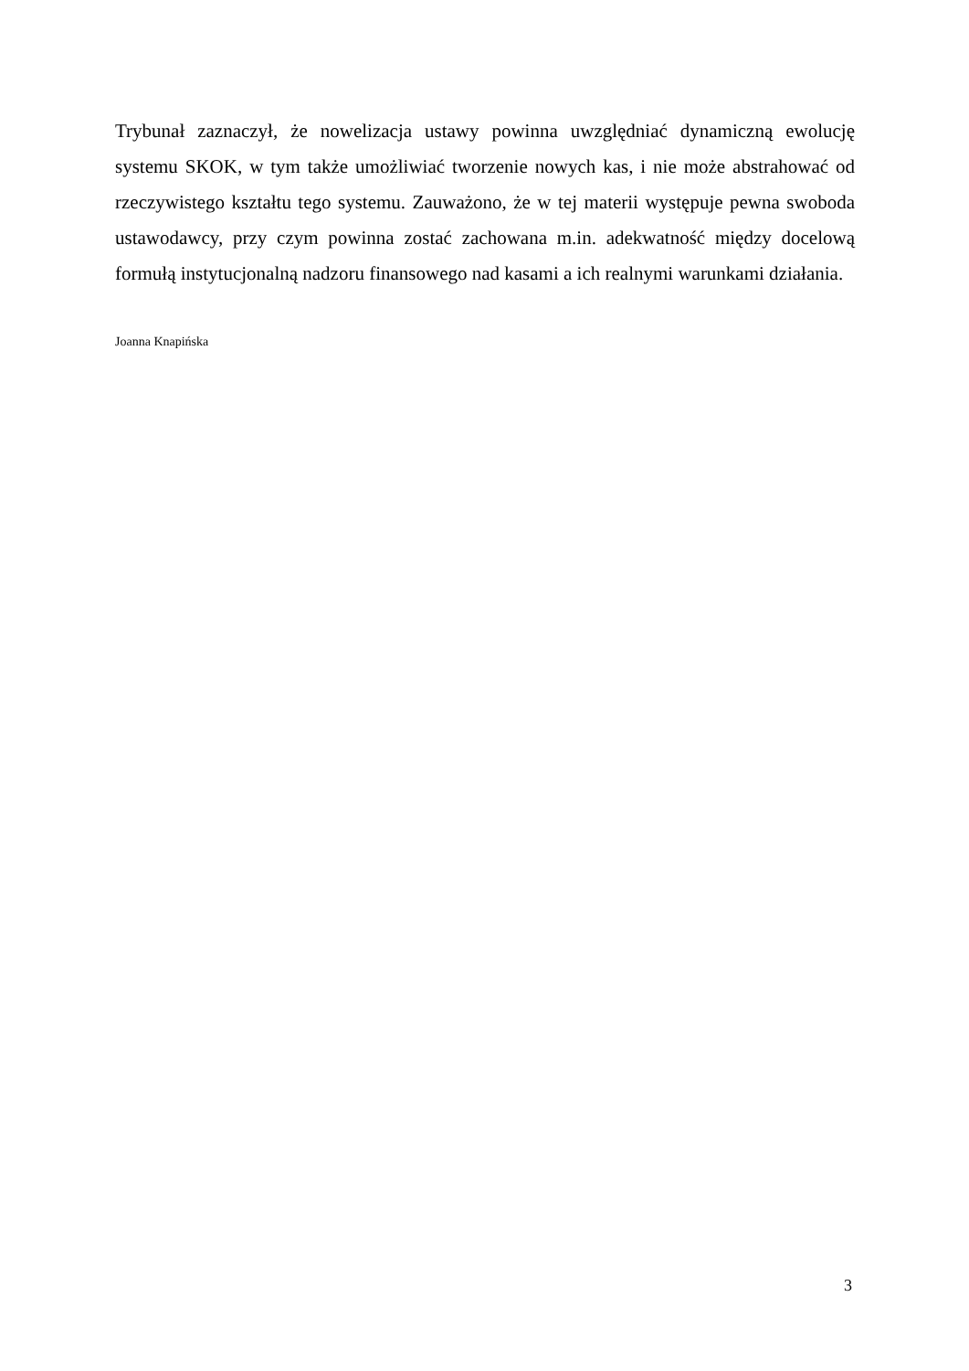Trybunał zaznaczył, że nowelizacja ustawy powinna uwzględniać dynamiczną ewolucję systemu SKOK, w tym także umożliwiać tworzenie nowych kas, i nie może abstrahować od rzeczywistego kształtu tego systemu. Zauważono, że w tej materii występuje pewna swoboda ustawodawcy, przy czym powinna zostać zachowana m.in. adekwatność między docelową formułą instytucjonalną nadzoru finansowego nad kasami a ich realnymi warunkami działania.
Joanna Knapińska
3